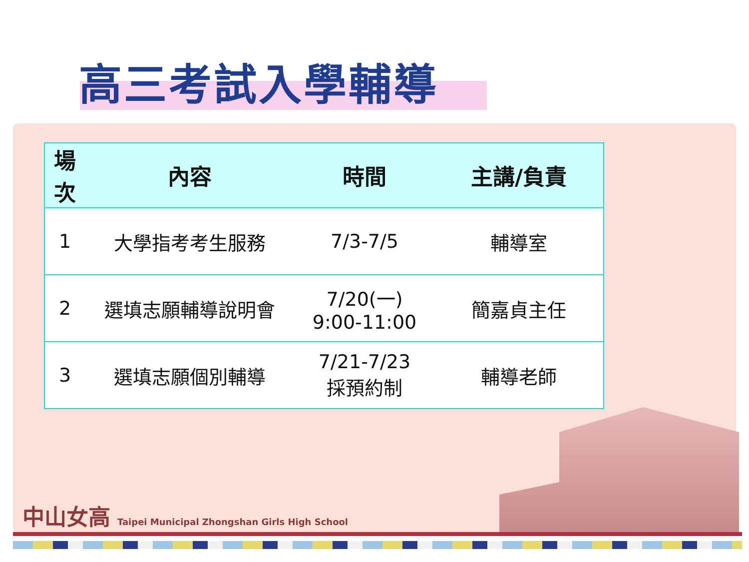高三考試入學輔導
| 場 次 | 內容 | 時間 | 主講/負責 |
| --- | --- | --- | --- |
| 1 | 大學指考考生服務 | 7/3-7/5 | 輔導室 |
| 2 | 選填志願輔導說明會 | 7/20(一) 9:00-11:00 | 簡嘉貞主任 |
| 3 | 選填志願個別輔導 | 7/21-7/23 採預約制 | 輔導老師 |
中山女高 Taipei Municipal Zhongshan Girls High School